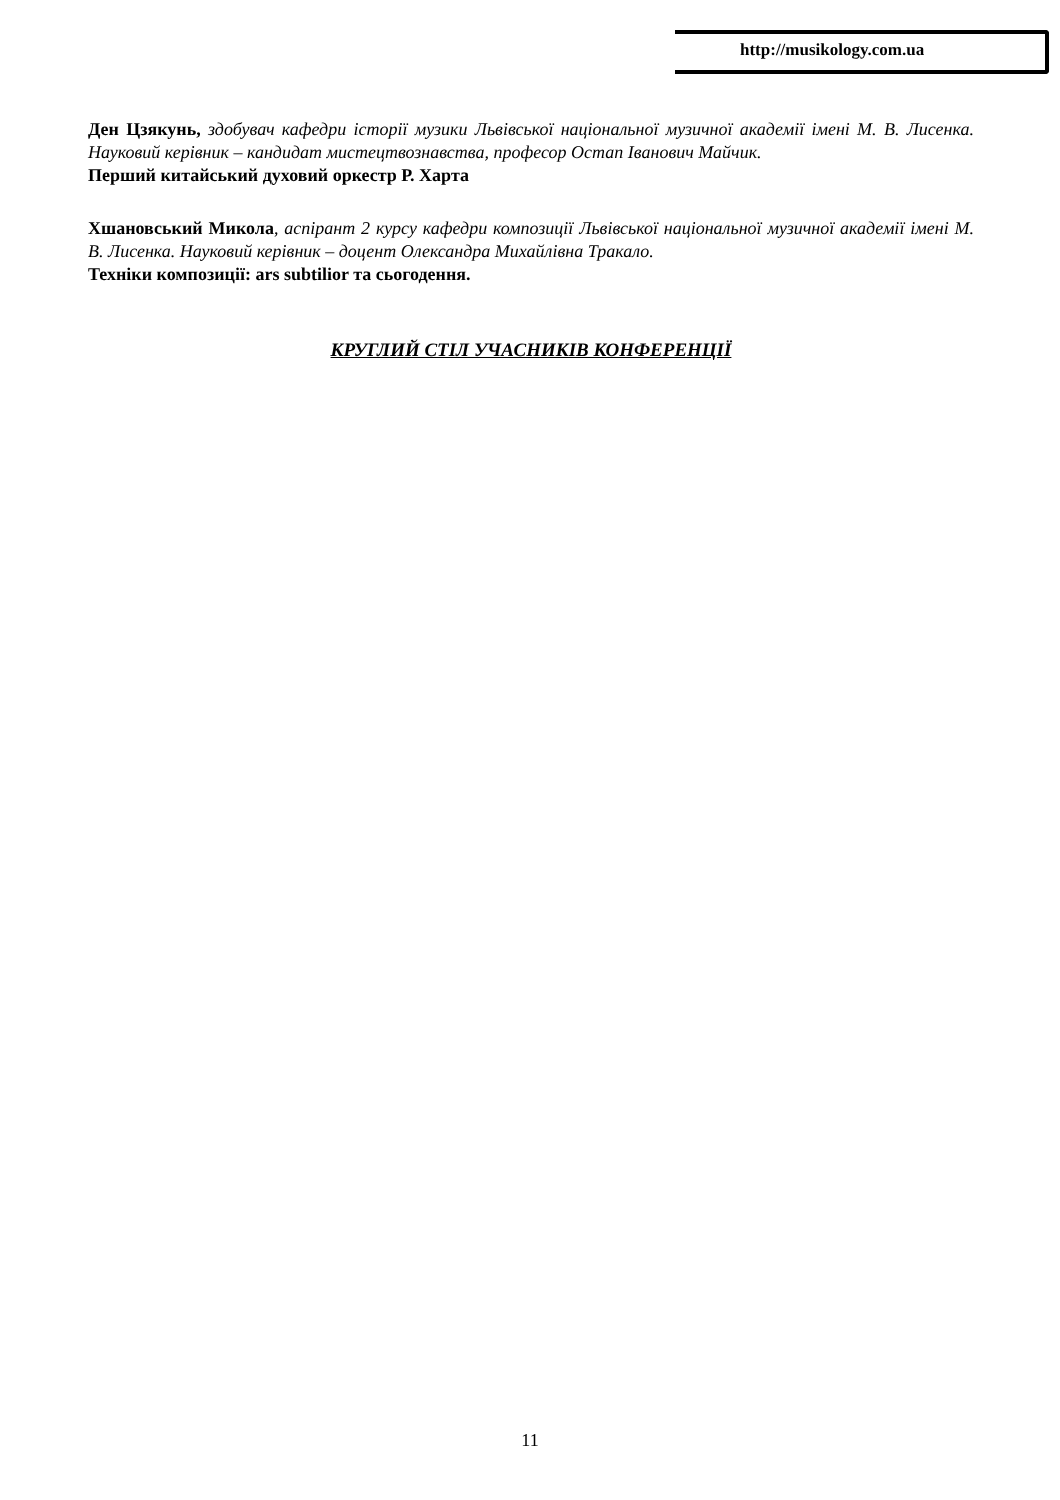http://musikology.com.ua
Ден Цзякунь, здобувач кафедри історії музики Львівської національної музичної академії імені М. В. Лисенка. Науковий керівник – кандидат мистецтвознавства, професор Остап Іванович Майчик.
Перший китайський духовий оркестр Р. Харта
Хшановський Микола, аспірант 2 курсу кафедри композиції Львівської національної музичної академії імені М. В. Лисенка. Науковий керівник – доцент Олександра Михайлівна Тракало.
Техніки композиції: ars subtilior та сьогодення.
КРУГЛИЙ СТІЛ УЧАСНИКІВ КОНФЕРЕНЦІЇ
11